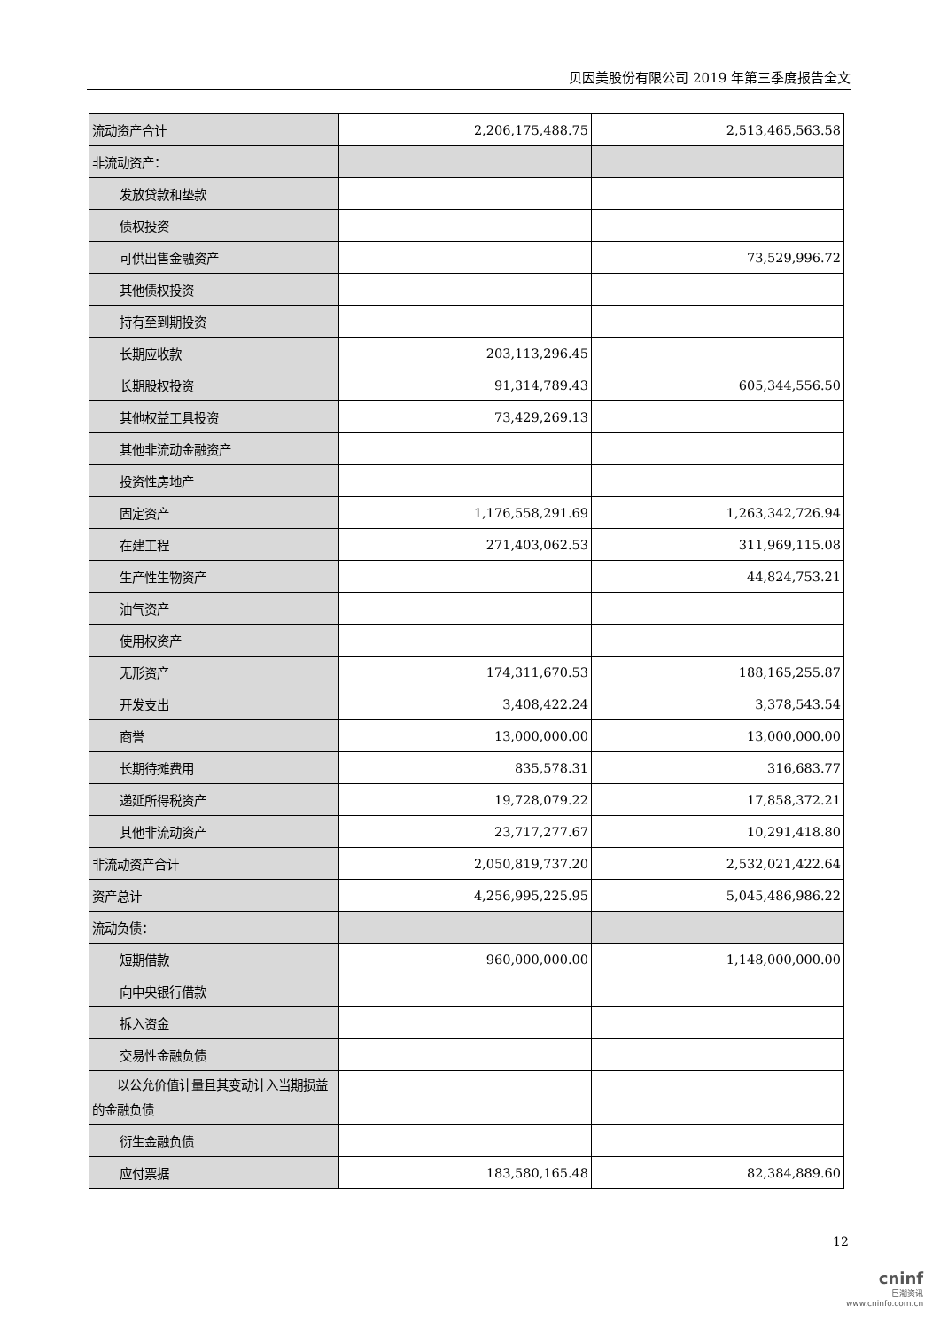贝因美股份有限公司 2019 年第三季度报告全文
| 流动资产合计 | 2,206,175,488.75 | 2,513,465,563.58 |
| 非流动资产： | | |
| 发放贷款和垫款 | | |
| 债权投资 | | |
| 可供出售金融资产 | | 73,529,996.72 |
| 其他债权投资 | | |
| 持有至到期投资 | | |
| 长期应收款 | 203,113,296.45 | |
| 长期股权投资 | 91,314,789.43 | 605,344,556.50 |
| 其他权益工具投资 | 73,429,269.13 | |
| 其他非流动金融资产 | | |
| 投资性房地产 | | |
| 固定资产 | 1,176,558,291.69 | 1,263,342,726.94 |
| 在建工程 | 271,403,062.53 | 311,969,115.08 |
| 生产性生物资产 | | 44,824,753.21 |
| 油气资产 | | |
| 使用权资产 | | |
| 无形资产 | 174,311,670.53 | 188,165,255.87 |
| 开发支出 | 3,408,422.24 | 3,378,543.54 |
| 商誉 | 13,000,000.00 | 13,000,000.00 |
| 长期待摊费用 | 835,578.31 | 316,683.77 |
| 递延所得税资产 | 19,728,079.22 | 17,858,372.21 |
| 其他非流动资产 | 23,717,277.67 | 10,291,418.80 |
| 非流动资产合计 | 2,050,819,737.20 | 2,532,021,422.64 |
| 资产总计 | 4,256,995,225.95 | 5,045,486,986.22 |
| 流动负债： | | |
| 短期借款 | 960,000,000.00 | 1,148,000,000.00 |
| 向中央银行借款 | | |
| 拆入资金 | | |
| 交易性金融负债 | | |
| 以公允价值计量且其变动计入当期损益的金融负债 | | |
| 衍生金融负债 | | |
| 应付票据 | 183,580,165.48 | 82,384,889.60 |
12
cninf
巨潮资讯
www.cninfo.com.cn